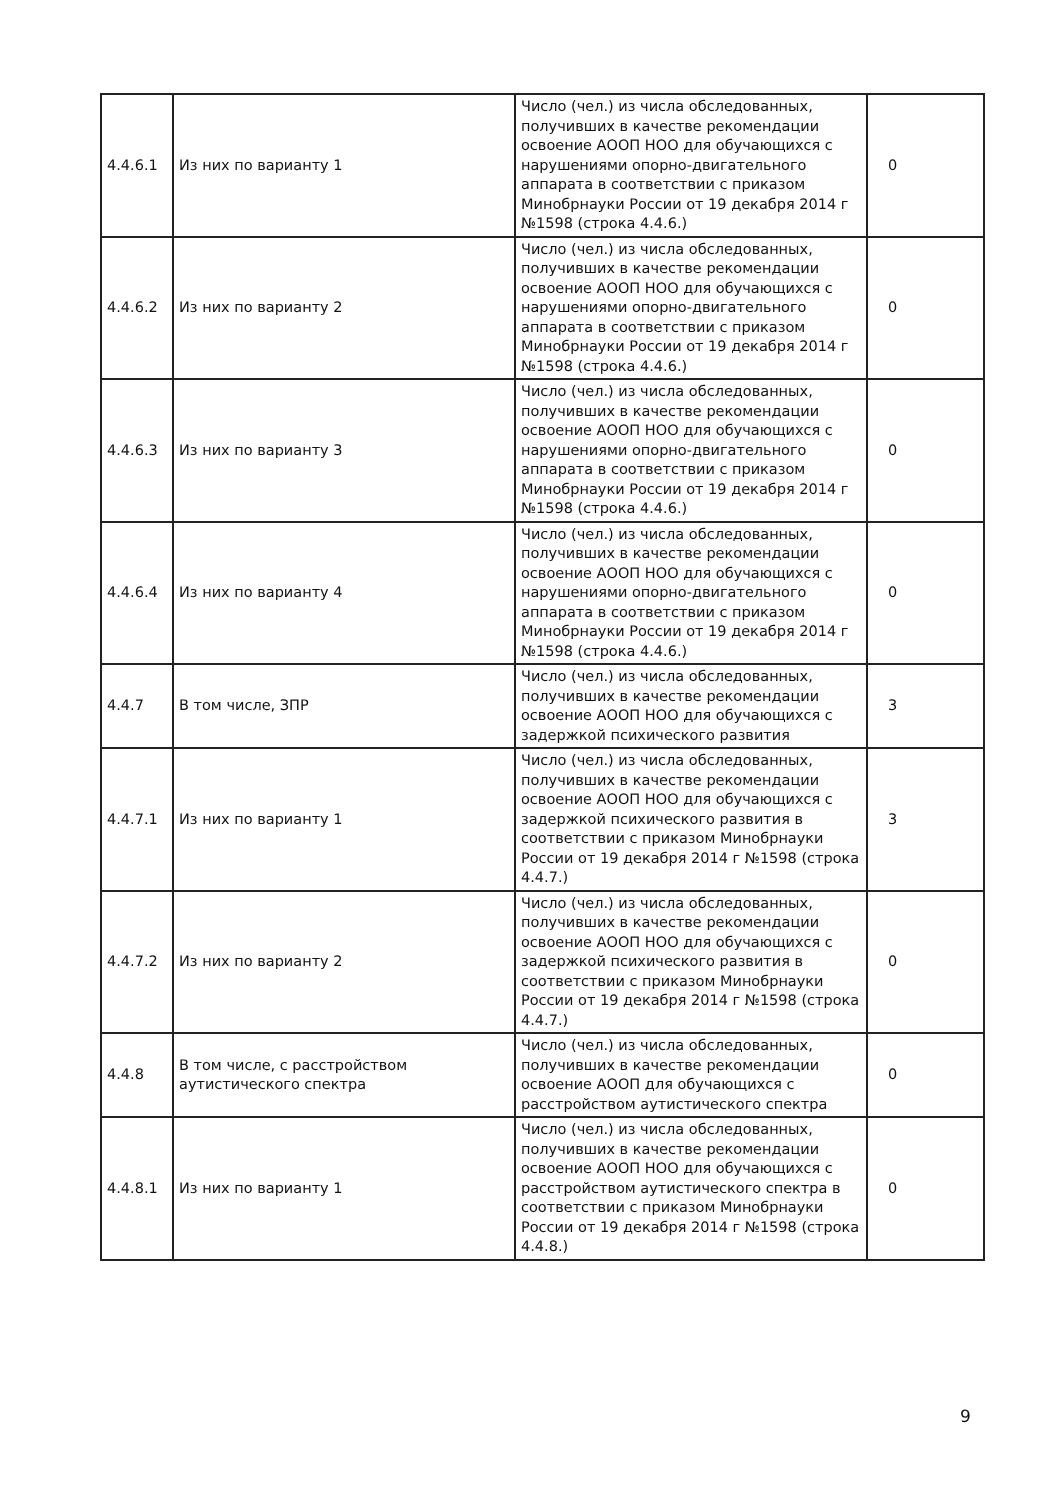| 4.4.6.1 | Из них по варианту 1 | Число (чел.) из числа обследованных, получивших в качестве рекомендации освоение АООП НОО для обучающихся с нарушениями опорно-двигательного аппарата в соответствии с приказом Минобрнауки России от 19 декабря 2014 г №1598 (строка 4.4.6.) | 0 |
| 4.4.6.2 | Из них по варианту 2 | Число (чел.) из числа обследованных, получивших в качестве рекомендации освоение АООП НОО для обучающихся с нарушениями опорно-двигательного аппарата в соответствии с приказом Минобрнауки России от 19 декабря 2014 г №1598 (строка 4.4.6.) | 0 |
| 4.4.6.3 | Из них по варианту 3 | Число (чел.) из числа обследованных, получивших в качестве рекомендации освоение АООП НОО для обучающихся с нарушениями опорно-двигательного аппарата в соответствии с приказом Минобрнауки России от 19 декабря 2014 г №1598 (строка 4.4.6.) | 0 |
| 4.4.6.4 | Из них по варианту 4 | Число (чел.) из числа обследованных, получивших в качестве рекомендации освоение АООП НОО для обучающихся с нарушениями опорно-двигательного аппарата в соответствии с приказом Минобрнауки России от 19 декабря 2014 г №1598 (строка 4.4.6.) | 0 |
| 4.4.7 | В том числе, ЗПР | Число (чел.) из числа обследованных, получивших в качестве рекомендации освоение АООП НОО для обучающихся с задержкой психического развития | 3 |
| 4.4.7.1 | Из них по варианту 1 | Число (чел.) из числа обследованных, получивших в качестве рекомендации освоение АООП НОО для обучающихся с задержкой психического развития в соответствии с приказом Минобрнауки России от 19 декабря 2014 г №1598 (строка 4.4.7.) | 3 |
| 4.4.7.2 | Из них по варианту 2 | Число (чел.) из числа обследованных, получивших в качестве рекомендации освоение АООП НОО для обучающихся с задержкой психического развития в соответствии с приказом Минобрнауки России от 19 декабря 2014 г №1598 (строка 4.4.7.) | 0 |
| 4.4.8 | В том числе, с расстройством аутистического спектра | Число (чел.) из числа обследованных, получивших в качестве рекомендации освоение АООП для обучающихся с расстройством аутистического спектра | 0 |
| 4.4.8.1 | Из них по варианту 1 | Число (чел.) из числа обследованных, получивших в качестве рекомендации освоение АООП НОО для обучающихся с расстройством аутистического спектра в соответствии с приказом Минобрнауки России от 19 декабря 2014 г №1598 (строка 4.4.8.) | 0 |
9